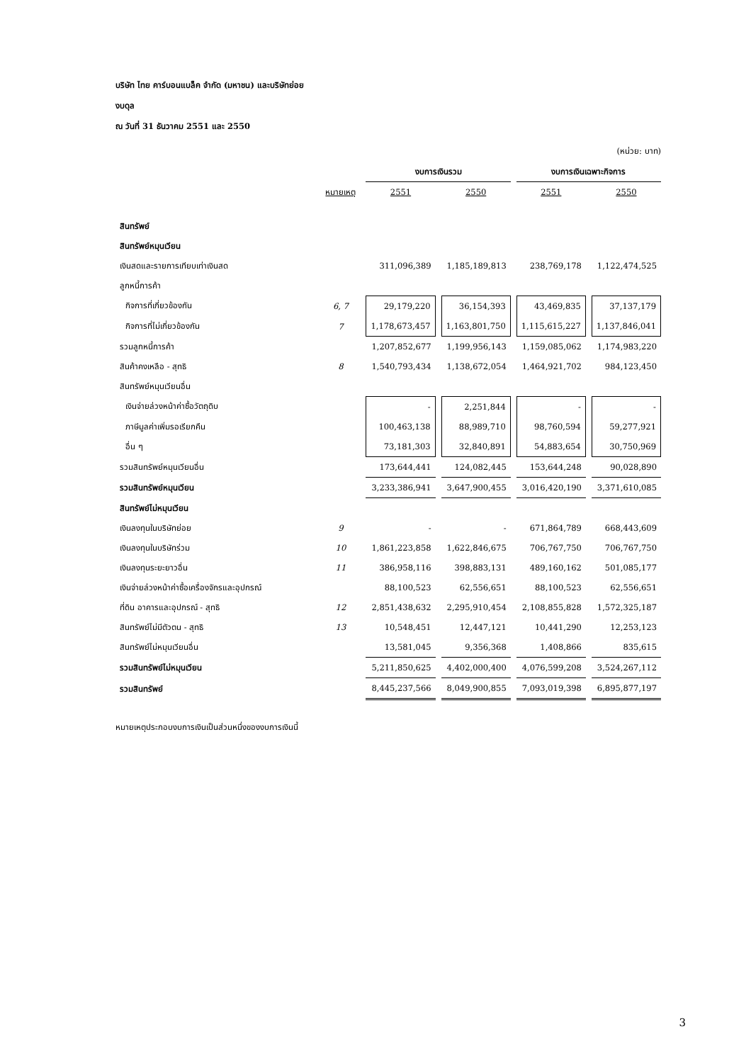บริษัท ไทย คาร์บอนแบล็ค จำกัด (มหาชน) และบริษัทย่อย
งบดุล
ณ วันที่ 31 ธันวาคม 2551 และ 2550
(หน่วย: บาท)
| | | งบการเงินรวม | | งบการเงินเฉพาะกิจการ | |
| --- | --- | --- | --- | --- | --- |
| | หมายเหตุ | 2551 | 2550 | 2551 | 2550 |
| สินทรัพย์ | | | | | |
| สินทรัพย์หมุนเวียน | | | | | |
| เงินสดและรายการเทียบเท่าเงินสด | | 311,096,389 | 1,185,189,813 | 238,769,178 | 1,122,474,525 |
| ลูกหนี้การค้า | | | | | |
| กิจการที่เกี่ยวข้องกัน | 6, 7 | 29,179,220 | 36,154,393 | 43,469,835 | 37,137,179 |
| กิจการที่ไม่เกี่ยวข้องกัน | 7 | 1,178,673,457 | 1,163,801,750 | 1,115,615,227 | 1,137,846,041 |
| รวมลูกหนี้การค้า | | 1,207,852,677 | 1,199,956,143 | 1,159,085,062 | 1,174,983,220 |
| สินค้าคงเหลือ - สุทธิ | 8 | 1,540,793,434 | 1,138,672,054 | 1,464,921,702 | 984,123,450 |
| สินทรัพย์หมุนเวียนอื่น | | | | | |
| เงินจ่ายล่วงหน้าค่าซื้อวัตถุดิบ | | - | 2,251,844 | - | - |
| ภาษีมูลค่าเพิ่มรอเรียกคืน | | 100,463,138 | 88,989,710 | 98,760,594 | 59,277,921 |
| อื่น ๆ | | 73,181,303 | 32,840,891 | 54,883,654 | 30,750,969 |
| รวมสินทรัพย์หมุนเวียนอื่น | | 173,644,441 | 124,082,445 | 153,644,248 | 90,028,890 |
| รวมสินทรัพย์หมุนเวียน | | 3,233,386,941 | 3,647,900,455 | 3,016,420,190 | 3,371,610,085 |
| สินทรัพย์ไม่หมุนเวียน | | | | | |
| เงินลงทุนในบริษัทย่อย | 9 | - | - | 671,864,789 | 668,443,609 |
| เงินลงทุนในบริษัทร่วม | 10 | 1,861,223,858 | 1,622,846,675 | 706,767,750 | 706,767,750 |
| เงินลงทุนระยะยาวอื่น | 11 | 386,958,116 | 398,883,131 | 489,160,162 | 501,085,177 |
| เงินจ่ายล่วงหน้าค่าซื้อเครื่องจักรและอุปกรณ์ | | 88,100,523 | 62,556,651 | 88,100,523 | 62,556,651 |
| ที่ดิน อาคารและอุปกรณ์ - สุทธิ | 12 | 2,851,438,632 | 2,295,910,454 | 2,108,855,828 | 1,572,325,187 |
| สินทรัพย์ไม่มีตัวตน - สุทธิ | 13 | 10,548,451 | 12,447,121 | 10,441,290 | 12,253,123 |
| สินทรัพย์ไม่หมุนเวียนอื่น | | 13,581,045 | 9,356,368 | 1,408,866 | 835,615 |
| รวมสินทรัพย์ไม่หมุนเวียน | | 5,211,850,625 | 4,402,000,400 | 4,076,599,208 | 3,524,267,112 |
| รวมสินทรัพย์ | | 8,445,237,566 | 8,049,900,855 | 7,093,019,398 | 6,895,877,197 |
หมายเหตุประกอบงบการเงินเป็นส่วนหนึ่งของงบการเงินนี้
3